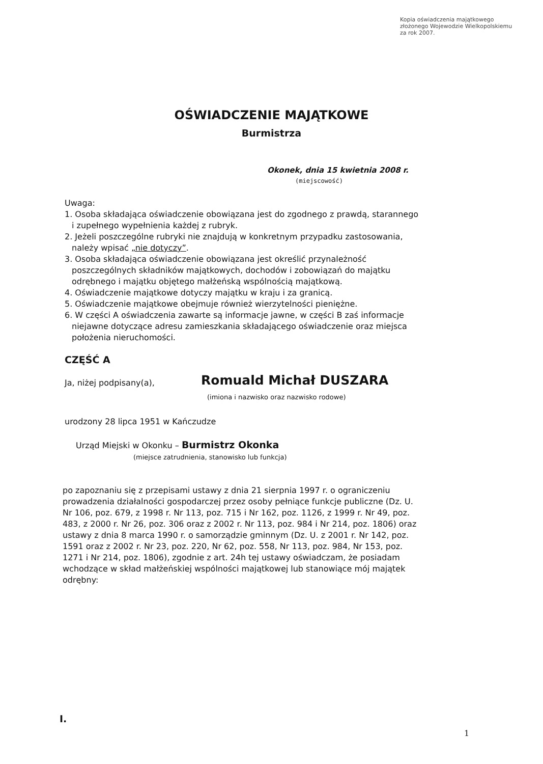Kopia oświadczenia majątkowego
złożonego Wojewodzie Wielkopolskiemu
za rok 2007.
OŚWIADCZENIE MAJĄTKOWE
Burmistrza
Okonek, dnia 15 kwietnia 2008 r.
(miejscowość)
Uwaga:
1. Osoba składająca oświadczenie obowiązana jest do zgodnego z prawdą, starannego
i zupełnego wypełnienia każdej z rubryk.
2. Jeżeli poszczególne rubryki nie znajdują w konkretnym przypadku zastosowania,
należy wpisać „nie dotyczy”.
3. Osoba składająca oświadczenie obowiązana jest określić przynależność
poszczególnych składników majątkowych, dochodów i zobowiązań do majątku
odrębnego i majątku objętego małżeńską wspólnością majątkową.
4. Oświadczenie majątkowe dotyczy majątku w kraju i za granicą.
5. Oświadczenie majątkowe obejmuje również wierzytelności pieniężne.
6. W części A oświadczenia zawarte są informacje jawne, w części B zaś informacje
niejawne dotyczące adresu zamieszkania składającego oświadczenie oraz miejsca
położenia nieruchomości.
CZĘŚĆ A
Ja, niżej podpisany(a), Romuald Michał DUSZARA
(imiona i nazwisko oraz nazwisko rodowe)
urodzony 28 lipca 1951 w Kańczudze
Urząd Miejski w Okonku – Burmistrz Okonka
(miejsce zatrudnienia, stanowisko lub funkcja)
po zapoznaniu się z przepisami ustawy z dnia 21 sierpnia 1997 r. o ograniczeniu prowadzenia działalności gospodarczej przez osoby pełniące funkcje publiczne (Dz. U. Nr 106, poz. 679, z 1998 r. Nr 113, poz. 715 i Nr 162, poz. 1126, z 1999 r. Nr 49, poz. 483, z 2000 r. Nr 26, poz. 306 oraz z 2002 r. Nr 113, poz. 984 i Nr 214, poz. 1806) oraz ustawy z dnia 8 marca 1990 r. o samorządzie gminnym (Dz. U. z 2001 r. Nr 142, poz. 1591 oraz z 2002 r. Nr 23, poz. 220, Nr 62, poz. 558, Nr 113, poz. 984, Nr 153, poz. 1271 i Nr 214, poz. 1806), zgodnie z art. 24h tej ustawy oświadczam, że posiadam wchodzące w skład małżeńskiej wspólności majątkowej lub stanowiące mój majątek odrębny:
I.
1